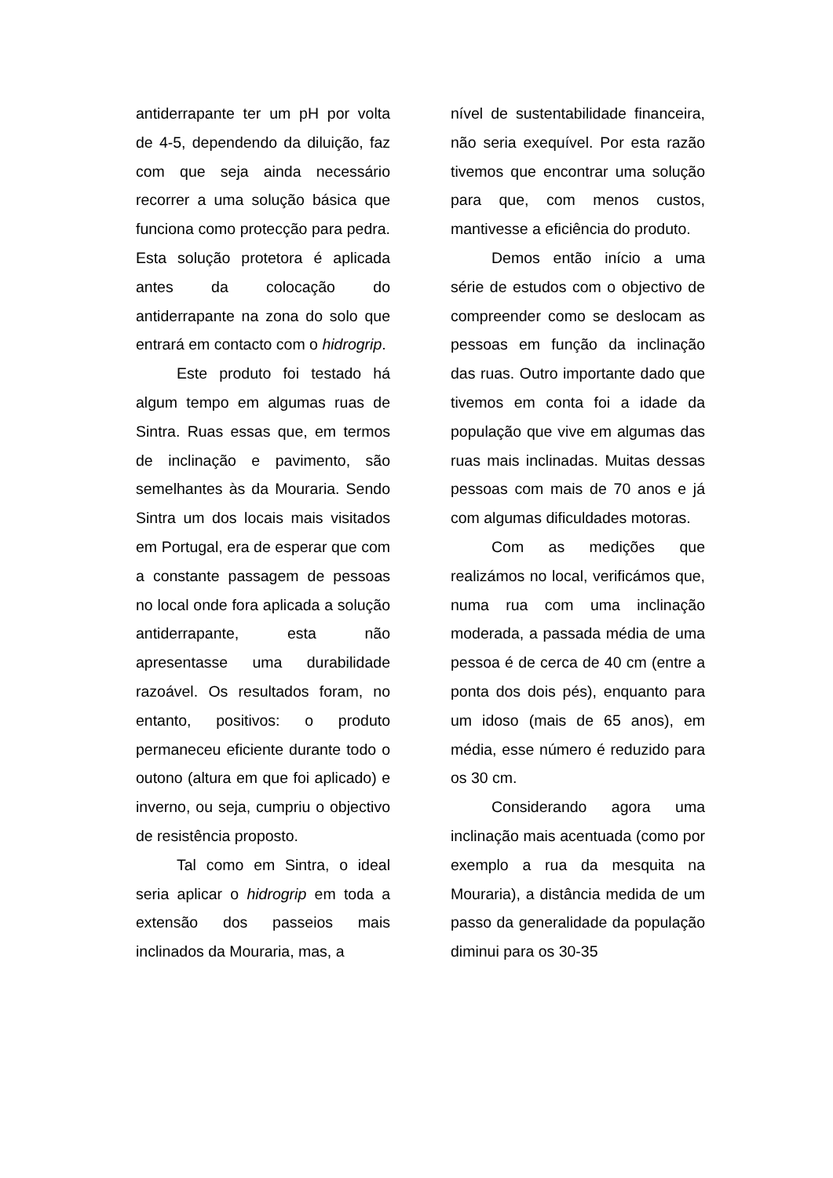antiderrapante ter um pH por volta de 4-5, dependendo da diluição, faz com que seja ainda necessário recorrer a uma solução básica que funciona como protecção para pedra. Esta solução protetora é aplicada antes da colocação do antiderrapante na zona do solo que entrará em contacto com o hidrogrip.
Este produto foi testado há algum tempo em algumas ruas de Sintra. Ruas essas que, em termos de inclinação e pavimento, são semelhantes às da Mouraria. Sendo Sintra um dos locais mais visitados em Portugal, era de esperar que com a constante passagem de pessoas no local onde fora aplicada a solução antiderrapante, esta não apresentasse uma durabilidade razoável. Os resultados foram, no entanto, positivos: o produto permaneceu eficiente durante todo o outono (altura em que foi aplicado) e inverno, ou seja, cumpriu o objectivo de resistência proposto.
Tal como em Sintra, o ideal seria aplicar o hidrogrip em toda a extensão dos passeios mais inclinados da Mouraria, mas, a
nível de sustentabilidade financeira, não seria exequível. Por esta razão tivemos que encontrar uma solução para que, com menos custos, mantivesse a eficiência do produto.
Demos então início a uma série de estudos com o objectivo de compreender como se deslocam as pessoas em função da inclinação das ruas. Outro importante dado que tivemos em conta foi a idade da população que vive em algumas das ruas mais inclinadas. Muitas dessas pessoas com mais de 70 anos e já com algumas dificuldades motoras.
Com as medições que realizámos no local, verificámos que, numa rua com uma inclinação moderada, a passada média de uma pessoa é de cerca de 40 cm (entre a ponta dos dois pés), enquanto para um idoso (mais de 65 anos), em média, esse número é reduzido para os 30 cm.
Considerando agora uma inclinação mais acentuada (como por exemplo a rua da mesquita na Mouraria), a distância medida de um passo da generalidade da população diminui para os 30-35